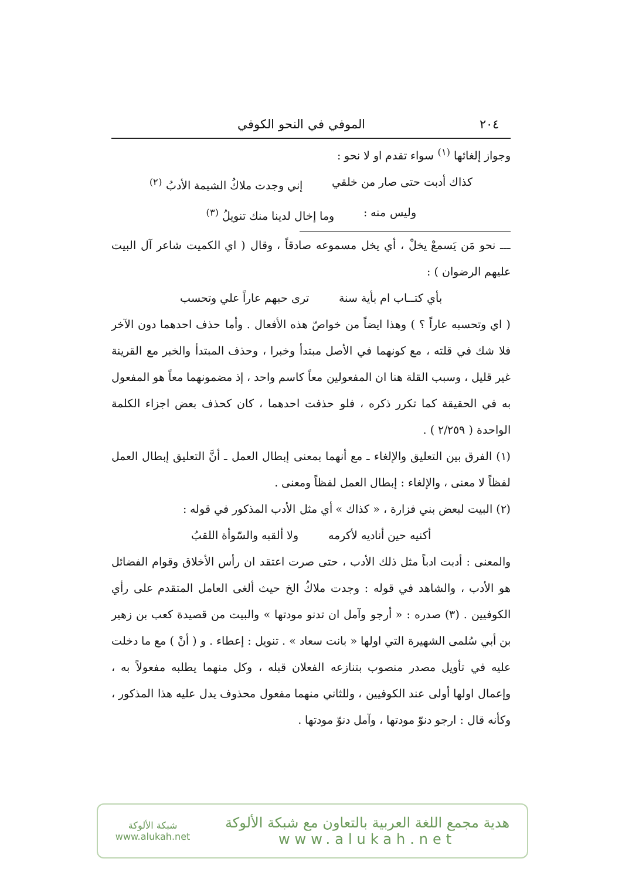٢٠٤ الموفي في النحو الكوفي
وجواز إلغائها <sup>(١)</sup> سواء تقدم او لا نحو :
كذاك أدبت حتى صار من خلقي إني وجدت ملاكُ الشيمة الأدبُ <sup>(٢)</sup>
وليس منه : وما إخال لدينا منك تنويلُ <sup>(٣)</sup>
ـــ نحو مَن يَسمعْ يخلْ ، أي يخل مسموعه صادقاً ، وقال ( اي الكميت شاعر آل البيت عليهم الرضوان ) :
بأي كتــاب ام بأية سنة ترى حبهم عاراً علي وتحسب
( اي وتحسبه عاراً ؟ ) وهذا ايضاً من خواصّ هذه الأفعال . وأما حذف احدهما دون الآخر فلا شك في قلته ، مع كونهما في الأصل مبتدأ وخبرا ، وحذف المبتدأ والخبر مع القرينة غير قليل ، وسبب القلة هنا ان المفعولين معاً كاسم واحد ، إذ مضمونهما معاً هو المفعول به في الحقيقة كما تكرر ذكره ، فلو حذفت احدهما ، كان كحذف بعض اجزاء الكلمة الواحدة ( ٢/٢٥٩ ) .
(١) الفرق بين التعليق والإلغاء ـ مع أنهما بمعنى إبطال العمل ـ أنَّ التعليق إبطال العمل لفظاً لا معنى ، والإلغاء : إبطال العمل لفظاً ومعنى .
(٢) البيت لبعض بني فزارة ، « كذاك » أي مثل الأدب المذكور في قوله :
أكنيه حين أناديه لأكرمه ولا ألقبه والسّوأة اللقبُ
والمعنى : أدبت ادباً مثل ذلك الأدب ، حتى صرت اعتقد ان رأس الأخلاق وقوام الفضائل هو الأدب ، والشاهد في قوله : وجدت ملاكُ الخ حيث ألغى العامل المتقدم على رأي الكوفيين . (٣) صدره : « أرجو وآمل ان تدنو مودتها » والبيت من قصيدة كعب بن زهير بن أبي سُلمى الشهيرة التي اولها « بانت سعاد » . تنويل : إعطاء . و ( أنْ ) مع ما دخلت عليه في تأويل مصدر منصوب بتنازعه الفعلان قبله ، وكل منهما يطلبه مفعولاً به ، وإعمال اولها أولى عند الكوفيين ، وللثاني منهما مفعول محذوف يدل عليه هذا المذكور ، وكأنه قال : ارجو دنوّ مودتها ، وآمل دنوّ مودتها .
هدية مجمع اللغة العربية بالتعاون مع شبكة الألوكة
www.alukah.net
شبكة الألوكة
www.alukah.net